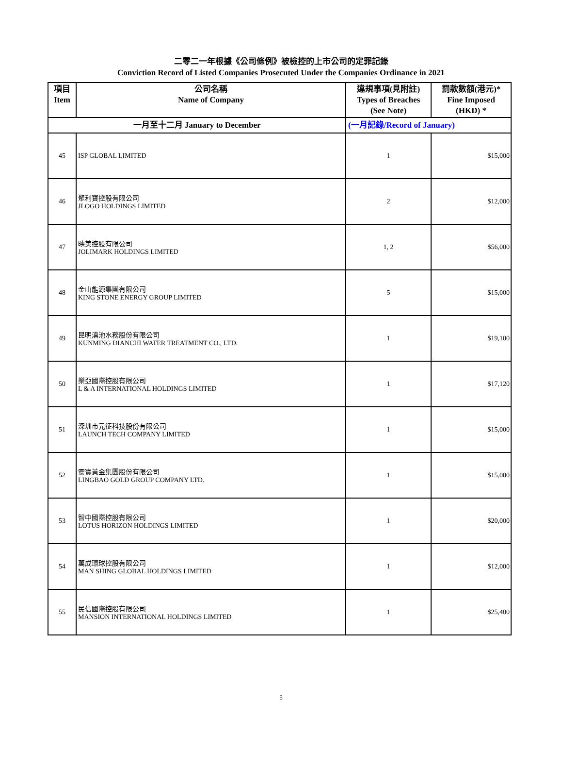二零二一年根據《公司條例》被檢控的上市公司的定罪記錄
Conviction Record of Listed Companies Prosecuted Under the Companies Ordinance in 2021
| 項目 Item | 公司名稱 Name of Company | 違規事項(見附註) Types of Breaches (See Note) | 罰款數額(港元)* Fine Imposed (HKD) * |
| --- | --- | --- | --- |
| 一月至十二月 January to December | | (一月記錄/Record of January) | |
| 45 | ISP GLOBAL LIMITED | 1 | $15,000 |
| 46 | 聚利寶控股有限公司 JLOGO HOLDINGS LIMITED | 2 | $12,000 |
| 47 | 映美控股有限公司 JOLIMARK HOLDINGS LIMITED | 1, 2 | $56,000 |
| 48 | 金山能源集團有限公司 KING STONE ENERGY GROUP LIMITED | 5 | $15,000 |
| 49 | 昆明滇池水務股份有限公司 KUNMING DIANCHI WATER TREATMENT CO., LTD. | 1 | $19,100 |
| 50 | 樂亞國際控股有限公司 L & A INTERNATIONAL HOLDINGS LIMITED | 1 | $17,120 |
| 51 | 深圳市元征科技股份有限公司 LAUNCH TECH COMPANY LIMITED | 1 | $15,000 |
| 52 | 靈寶黃金集團股份有限公司 LINGBAO GOLD GROUP COMPANY LTD. | 1 | $15,000 |
| 53 | 智中國際控股有限公司 LOTUS HORIZON HOLDINGS LIMITED | 1 | $20,000 |
| 54 | 萬成環球控股有限公司 MAN SHING GLOBAL HOLDINGS LIMITED | 1 | $12,000 |
| 55 | 民信國際控股有限公司 MANSION INTERNATIONAL HOLDINGS LIMITED | 1 | $25,400 |
5